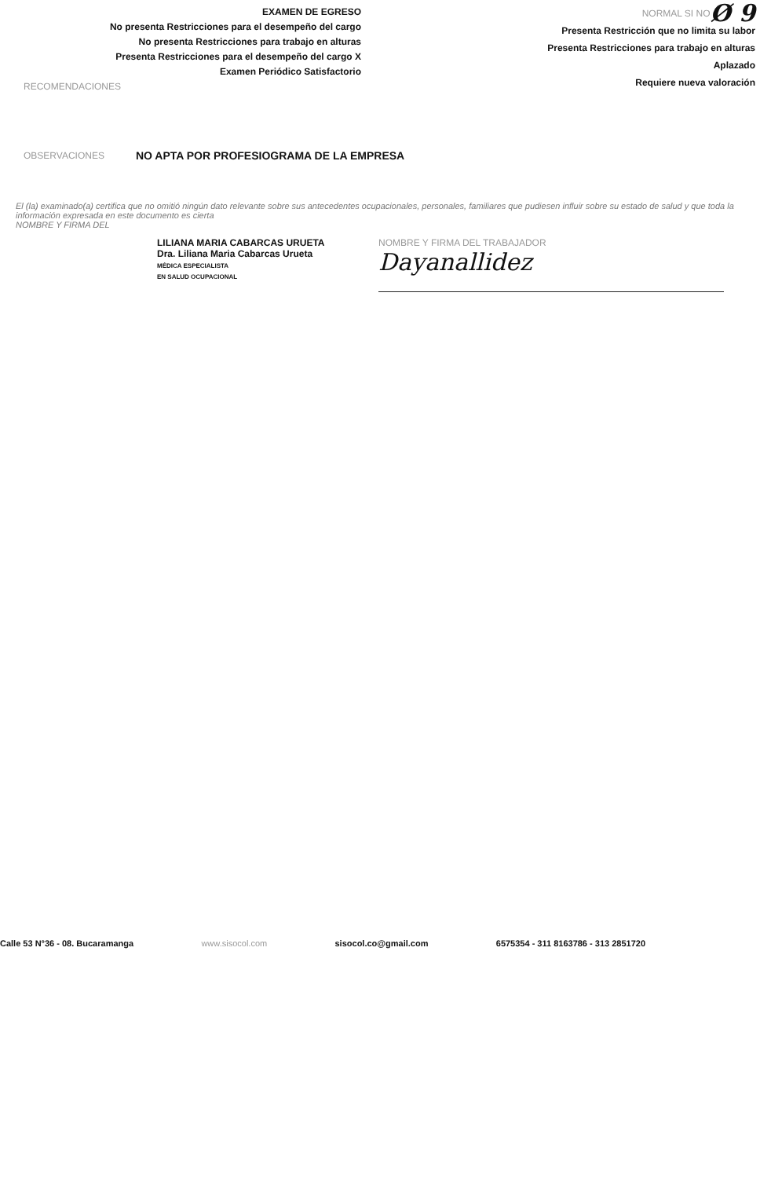EXAMEN DE EGRESO
No presenta Restricciones para el desempeño del cargo
No presenta Restricciones para trabajo en alturas
Presenta Restricciones para el desempeño del cargo X
Examen Periódico Satisfactorio
RECOMENDACIONES
NORMAL SI NO Ø 9
Presenta Restricción que no limita su labor
Presenta Restricciones para trabajo en alturas
Aplazado
Requiere nueva valoración
OBSERVACIONES NO APTA POR PROFESIOGRAMA DE LA EMPRESA
El (la) examinado(a) certifica que no omitió ningún dato relevante sobre sus antecedentes ocupacionales, personales, familiares que pudiesen influir sobre su estado de salud y que toda la información expresada en este documento es cierta
NOMBRE Y FIRMA DEL
LILIANA MARIA CABARCAS URUETA
Dra. Liliana Maria Cabarcas Urueta
MÉDICA ESPECIALISTA
EN SALUD OCUPACIONAL
NOMBRE Y FIRMA DEL TRABAJADOR
Dayanallidez
Calle 53 N°36 - 08. Bucaramanga www.sisocol.com sisocol.co@gmail.com 6575354 - 311 8163786 - 313 2851720